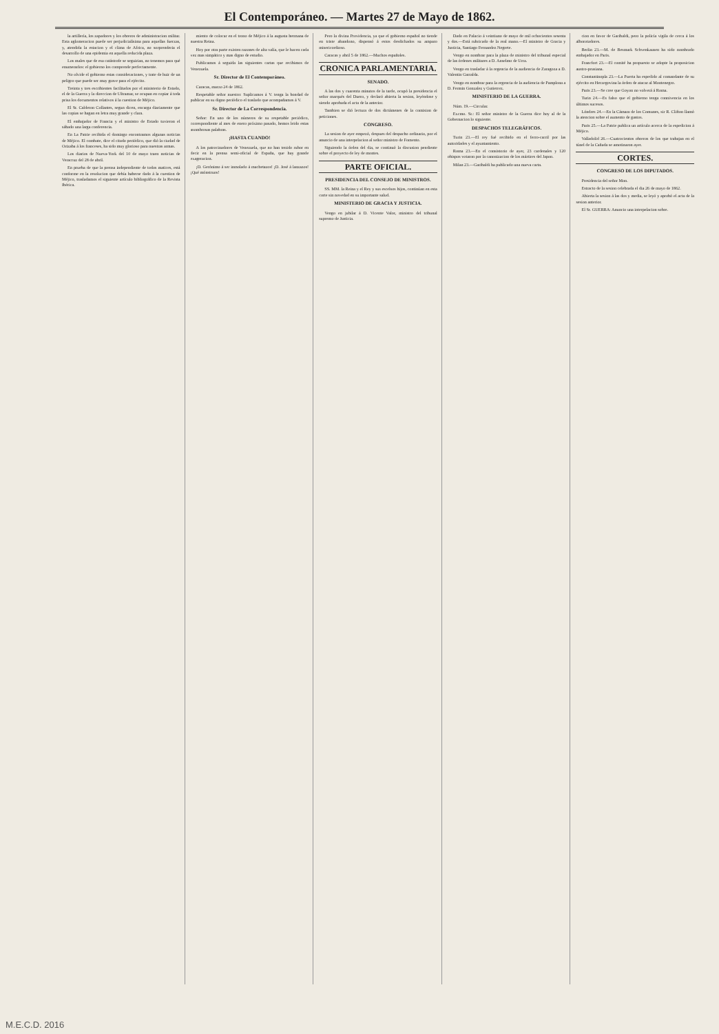El Contemporáneo. — Martes 27 de Mayo de 1862.
la artillería, los zapadores y los obreros de administracion militar. Esta aglomeracion puede ser perjudicialísima para aquellas fuerzas, y, atendida la estacion y el clima de Africa, no sorprenderia el desarrollo de una epidemia en aquella reducida plaza.
Los males que de esa catástrofe se seguirian, no tenemos para qué enumerarlos: el gobierno los comprende perfectamente.
No olvide el gobierno estas consideraciones, y trate de huir de un peligro que puede ser muy grave para el ejército.
Treinta y tres escribientes facilitados por el ministerio de Estado, el de la Guerra y la direccion de Ultramar, se ocupan en copiar á toda prisa los documentos relativos á la cuestion de Méjico.
El Sr. Calderon Collantes, segun dicen, encarga diariamente que las copias se hagan en letra muy grande y clara.
El embajador de Francia y el ministro de Estado tuvieron el sábado una larga conferencia.
En La Patrie recibida el domingo encontramos algunas noticias de Méjico. El combate, dice el citado periódico, que dió la ciudad de Orizaba á los franceses, ha sido muy glorioso para nuestras armas.
Los diarios de Nueva-York del 10 de mayo traen noticias de Veracruz del 28 de abril.
En prueba de que la prensa independiente de todos matices, está conforme en la resolucion que debía haberse dado á la cuestion de Méjico, trasladamos el siguiente artículo bibliográfico de la Revista Ibérica.
miento de colocar en el trono de Méjico á la augusta hermana de nuestra Reina.
Hoy por otra parte existen razones de alta valía, que le hacen cada vez mas simpático y mas digno de estudio.
Publicamos á seguida las siguientes cartas que recibimos de Venezuela.
Sr. Director de El Contemporáneo.
Caracas, marzo 24 de 1862.
Respetable señor nuestro: Suplicamos á V. tenga la bondad de publicar en su digno periódico el traslado que acompañamos á V.
Sr. Director de La Correspondencia.
Señor: En uno de los números de su respetable periódico, correspondiente al mes de enero próximo pasado, hemos leido estas asombrosas palabras.
¡HASTA CUANDO!
A los patrocinadores de Venezuela, que no han tenido rubor en decir en la prensa semi-oficial de España, que hay grande exageracion.
¡D. Gerónimo á ser inmolado á machetazos! ¡D. José á lanzazos! ¡Qué mónstruos!
Pero la divina Providencia, ya que el gobierno español no tiende en triste abandono, dispensó á estos desdichados su amparo misericordioso.
Caracas y abril 5 de 1862.—Muchos españoles.
CRONICA PARLAMENTARIA.
SENADO.
A las dos y cuarenta minutos de la tarde, ocupó la presidencia el señor marqués del Duero, y declaró abierta la sesion, leyéndose y siendo aprobada el acta de la anterior.
Tambien se dió lectura de dos dictámenes de la comision de peticiones.
CONGRESO.
La sesion de ayer empezó, despues del despacho ordinario, por el anuncio de una interpelacion al señor ministro de Fomento.
Siguiendo la órden del dia, se continuó la discusion pendiente sobre el proyecto de ley de montes.
PARTE OFICIAL.
PRESIDENCIA DEL CONSEJO DE MINISTROS.
SS. MM. la Reina y el Rey y sus escelsos hijos, continúan en esta corte sin novedad en su importante salud.
MINISTERIO DE GRACIA Y JUSTICIA.
Vengo en jubilar á D. Vicente Valor, ministro del tribunal supremo de Justicia.
Dado en Palacio á veintiuno de mayo de mil ochocientos sesenta y dos.—Está rubricado de la real mano.—El ministro de Gracia y Justicia, Santiago Fernandez Negrete.
Vengo en nombrar para la plaza de ministro del tribunal especial de las órdenes militares a D. Anselmo de Urra.
Vengo en trasladar á la regencia de la audiencia de Zaragoza a D. Valentin Garralda.
Vengo en nombrar para la regencia de la audiencia de Pamplona a D. Fermin Gonzalez y Gutierrez.
MINISTERIO DE LA GUERRA.
Núm. 19.—Circular.
Excmo. Sr.: El señor ministro de la Guerra dice hoy al de la Gobernacion lo siguiente.
DESPACHOS TELEGRÁFICOS.
Turin 23.—El rey fué recibido en el ferro-carril por las autoridades y el ayuntamiento.
Roma 23.—En el consistorio de ayer, 23 cardenales y 120 obispos votaron por la canonizacion de los mártires del Japon.
Milan 23.—Garibaldi ha publicado una nueva carta.
cion en favor de Garibaldi, pero la policía vigila de cerca á los alborotadores.
Berlin 23.—M. de Besmark Schvenkausen ha sido nombrado embajador en Paris.
Francfort 23.—El comité ha propuesto se adopte la proposicion austro-prusiana.
Constantinopla 23.—La Puerta ha espedido al comandante de su ejército en Herzegovina la órden de atacar al Montenegro.
Paris 23.—Se cree que Goyon no volverá á Roma.
Turin 24.—Es falso que el gobierno tenga connivencia en los últimos sucesos.
Lóndres 24.—En la Cámara de los Comunes, sir R. Clifton llamó la atencion sobre el aumento de gastos.
Paris 25.—La Patrie publica un artículo acerca de la espedicion á Méjico.
Valladolid 26.—Cuatrocientos obreros de los que trabajan en el túnel de la Cañada se amotinaron ayer.
CORTES.
CONGRESO DE LOS DIPUTADOS.
Presidencia del señor Mon.
Estracto de la sesion celebrada el dia 26 de mayo de 1862.
Abierta la sesion á las dos y media, se leyó y aprobó el acta de la sesion anterior.
El Sr. GUERRA: Anuncio una interpelacion sobre.
M.E.C.D. 2016